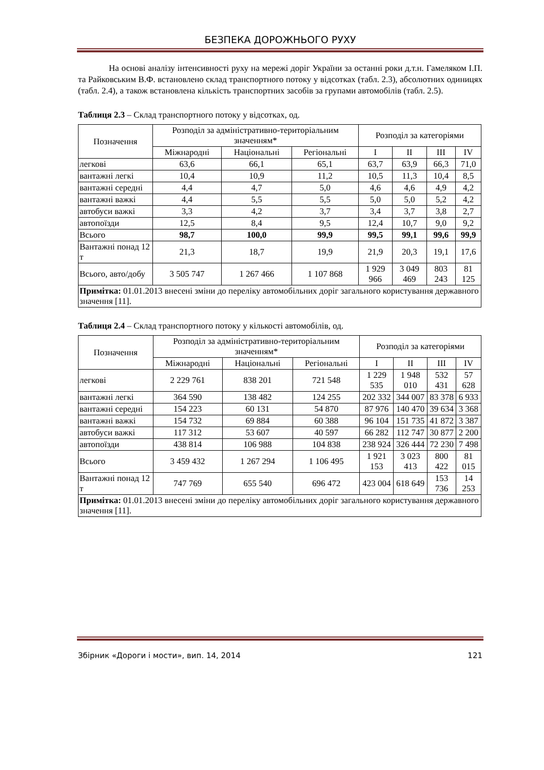БЕЗПЕКА ДОРОЖНЬОГО РУХУ
На основі аналізу інтенсивності руху на мережі доріг України за останні роки д.т.н. Гамеляком І.П. та Райковським В.Ф. встановлено склад транспортного потоку у відсотках (табл. 2.3), абсолютних одиницях (табл. 2.4), а також встановлена кількість транспортних засобів за групами автомобілів (табл. 2.5).
Таблиця 2.3 – Склад транспортного потоку у відсотках, од.
| Позначення | Розподіл за адміністративно-територіальним значенням* | | | Розподіл за категоріями | | | |
| --- | --- | --- | --- | --- | --- | --- | --- |
| | Міжнародні | Національні | Регіональні | I | II | III | IV |
| легкові | 63,6 | 66,1 | 65,1 | 63,7 | 63,9 | 66,3 | 71,0 |
| вантажні легкі | 10,4 | 10,9 | 11,2 | 10,5 | 11,3 | 10,4 | 8,5 |
| вантажні середні | 4,4 | 4,7 | 5,0 | 4,6 | 4,6 | 4,9 | 4,2 |
| вантажні важкі | 4,4 | 5,5 | 5,5 | 5,0 | 5,0 | 5,2 | 4,2 |
| автобуси важкі | 3,3 | 4,2 | 3,7 | 3,4 | 3,7 | 3,8 | 2,7 |
| автопоїзди | 12,5 | 8,4 | 9,5 | 12,4 | 10,7 | 9,0 | 9,2 |
| Всього | 98,7 | 100,0 | 99,9 | 99,5 | 99,1 | 99,6 | 99,9 |
| Вантажні понад 12 т | 21,3 | 18,7 | 19,9 | 21,9 | 20,3 | 19,1 | 17,6 |
| Всього, авто/добу | 3 505 747 | 1 267 466 | 1 107 868 | 1 929 966 | 3 049 469 | 803 243 | 81 125 |
| Примітка: 01.01.2013 внесені зміни до переліку автомобільних доріг загального користування державного значення [11]. | | | | | | | |
Таблиця 2.4 – Склад транспортного потоку у кількості автомобілів, од.
| Позначення | Розподіл за адміністративно-територіальним значенням* | | | Розподіл за категоріями | | | |
| --- | --- | --- | --- | --- | --- | --- | --- |
| | Міжнародні | Національні | Регіональні | I | II | III | IV |
| легкові | 2 229 761 | 838 201 | 721 548 | 1 229 535 | 1 948 010 | 532 431 | 57 628 |
| вантажні легкі | 364 590 | 138 482 | 124 255 | 202 332 | 344 007 | 83 378 | 6 933 |
| вантажні середні | 154 223 | 60 131 | 54 870 | 87 976 | 140 470 | 39 634 | 3 368 |
| вантажні важкі | 154 732 | 69 884 | 60 388 | 96 104 | 151 735 | 41 872 | 3 387 |
| автобуси важкі | 117 312 | 53 607 | 40 597 | 66 282 | 112 747 | 30 877 | 2 200 |
| автопоїзди | 438 814 | 106 988 | 104 838 | 238 924 | 326 444 | 72 230 | 7 498 |
| Всього | 3 459 432 | 1 267 294 | 1 106 495 | 1 921 153 | 3 023 413 | 800 422 | 81 015 |
| Вантажні понад 12 т | 747 769 | 655 540 | 696 472 | 423 004 | 618 649 | 153 736 | 14 253 |
| Примітка: 01.01.2013 внесені зміни до переліку автомобільних доріг загального користування державного значення [11]. | | | | | | | |
Збірник «Дороги і мости», вип. 14, 2014 121